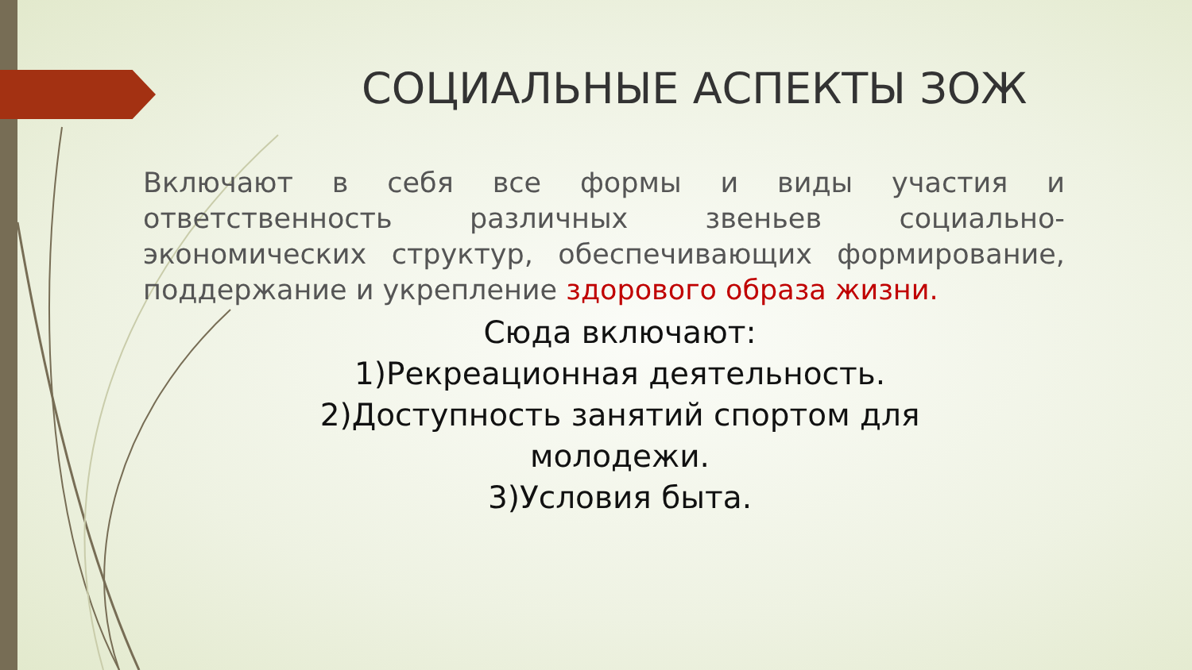СОЦИАЛЬНЫЕ АСПЕКТЫ ЗОЖ
Включают в себя все формы и виды участия и ответственность различных звеньев социально-экономических структур, обеспечивающих формирование, поддержание и укрепление здорового образа жизни.
Сюда включают:
1)Рекреационная деятельность.
2)Доступность занятий спортом для молодежи.
3)Условия быта.